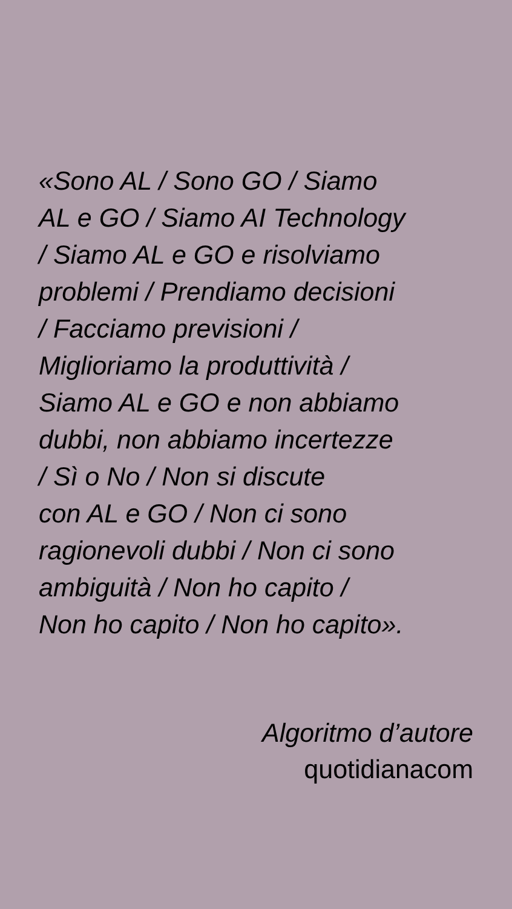«Sono AL / Sono GO / Siamo
AL e GO / Siamo AI Technology
/ Siamo AL e GO e risolviamo
problemi / Prendiamo decisioni
/ Facciamo previsioni /
Miglioriamo la produttività /
Siamo AL e GO e non abbiamo
dubbi, non abbiamo incertezze
/ Sì o No / Non si discute
con AL e GO / Non ci sono
ragionevoli dubbi / Non ci sono
ambiguità / Non ho capito /
Non ho capito / Non ho capito».
Algoritmo d’autore
quotidianacom